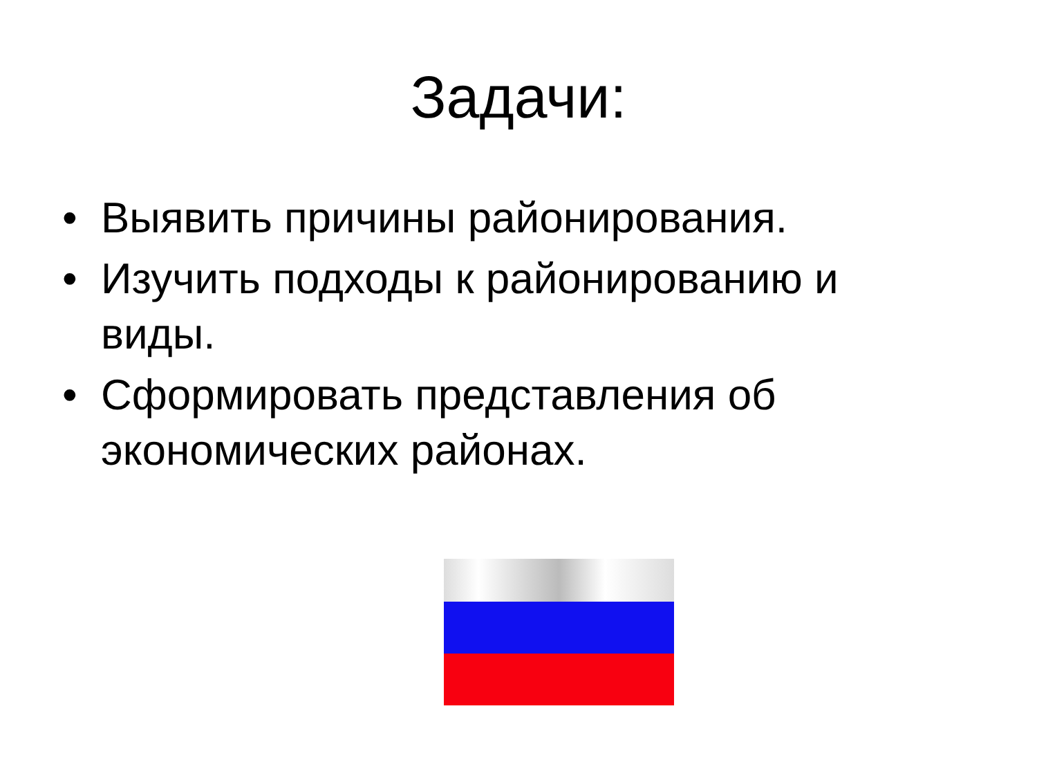Задачи:
• Выявить причины районирования.
• Изучить подходы к районированию и виды.
• Сформировать представления об экономических районах.